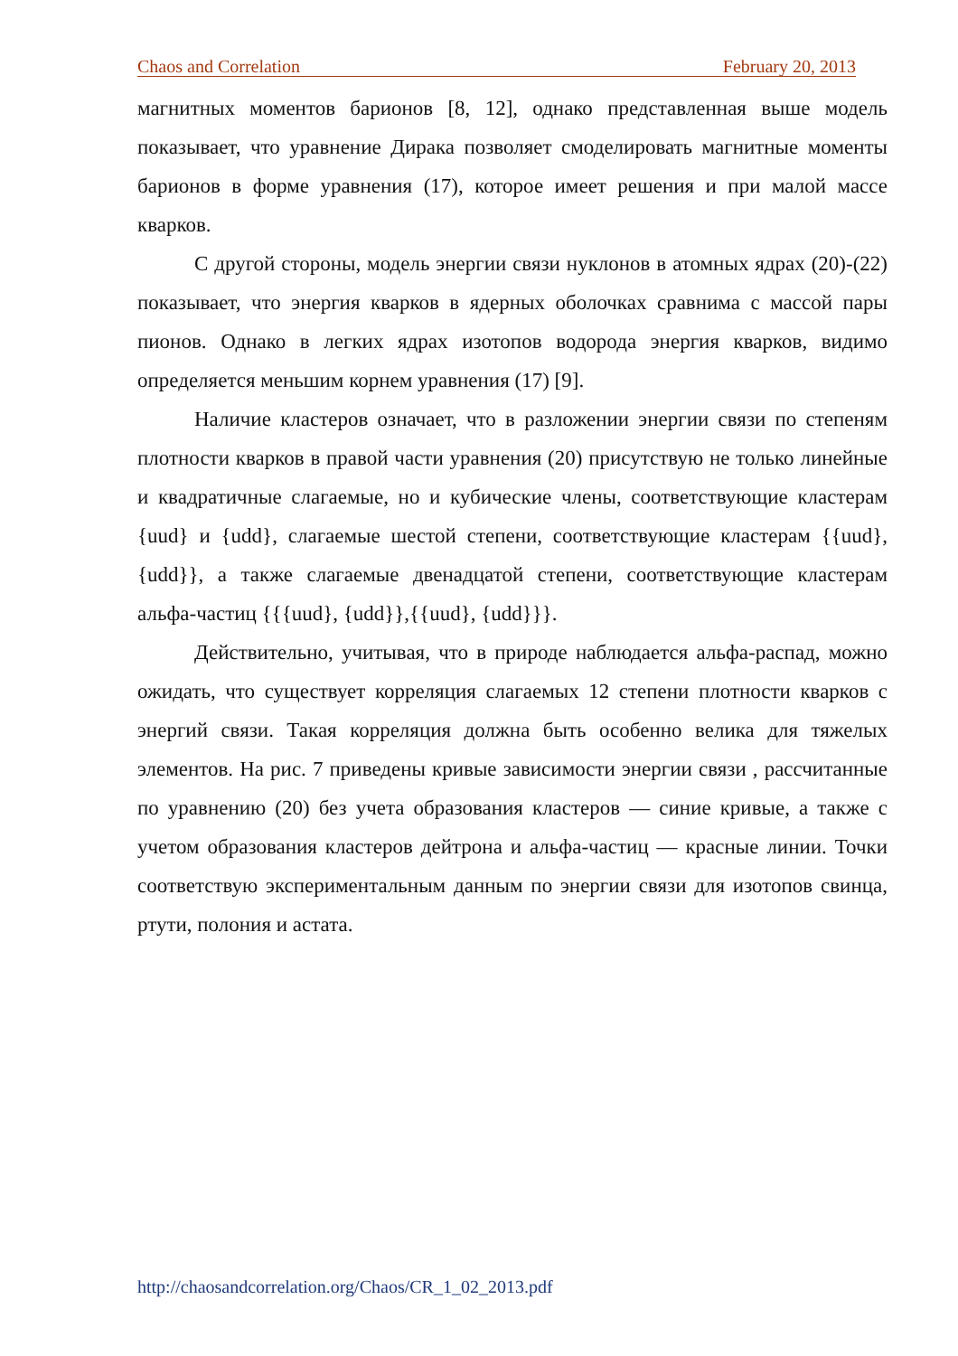Chaos and Correlation February 20, 2013
магнитных моментов барионов [8, 12], однако представленная выше модель показывает, что уравнение Дирака позволяет смоделировать магнитные моменты барионов в форме уравнения (17), которое имеет решения и при малой массе кварков.
С другой стороны, модель энергии связи нуклонов в атомных ядрах (20)-(22) показывает, что энергия кварков в ядерных оболочках сравнима с массой пары пионов. Однако в легких ядрах изотопов водорода энергия кварков, видимо определяется меньшим корнем уравнения (17) [9].
Наличие кластеров означает, что в разложении энергии связи по степеням плотности кварков в правой части уравнения (20) присутствую не только линейные и квадратичные слагаемые, но и кубические члены, соответствующие кластерам {uud} и {udd}, слагаемые шестой степени, соответствующие кластерам {{uud}, {udd}}, а также слагаемые двенадцатой степени, соответствующие кластерам альфа-частиц {{{uud}, {udd}},{{uud}, {udd}}}.
Действительно, учитывая, что в природе наблюдается альфа-распад, можно ожидать, что существует корреляция слагаемых 12 степени плотности кварков с энергий связи. Такая корреляция должна быть особенно велика для тяжелых элементов. На рис. 7 приведены кривые зависимости энергии связи , рассчитанные по уравнению (20) без учета образования кластеров — синие кривые, а также с учетом образования кластеров дейтрона и альфа-частиц — красные линии. Точки соответствую экспериментальным данным по энергии связи для изотопов свинца, ртути, полония и астата.
http://chaosandcorrelation.org/Chaos/CR_1_02_2013.pdf